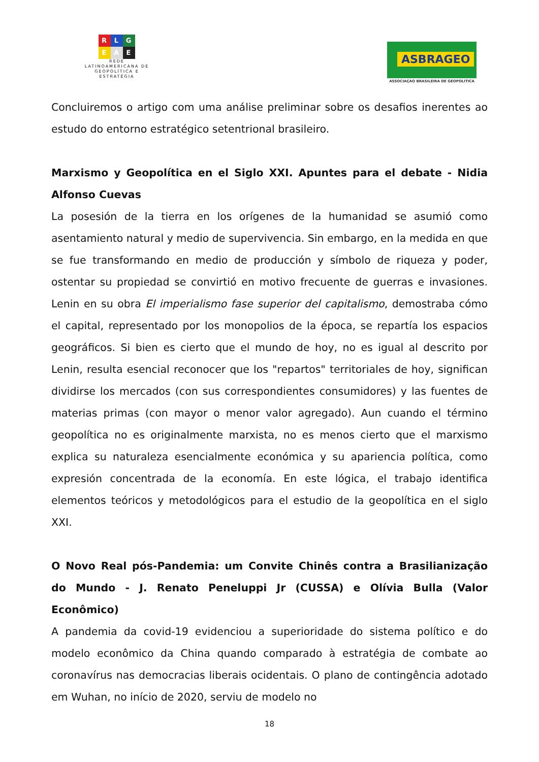R L G
E A E
REDE
LATINOAMERICANA DE
GEOPOLÍTICA E
ESTRATÉGIA
ASBRAGEO
ASSOCIAÇAO BRASILEIRA DE GEOPOLITICA
Concluiremos o artigo com uma análise preliminar sobre os desafios inerentes ao estudo do entorno estratégico setentrional brasileiro.
Marxismo y Geopolítica en el Siglo XXI. Apuntes para el debate - Nidia Alfonso Cuevas
La posesión de la tierra en los orígenes de la humanidad se asumió como asentamiento natural y medio de supervivencia. Sin embargo, en la medida en que se fue transformando en medio de producción y símbolo de riqueza y poder, ostentar su propiedad se convirtió en motivo frecuente de guerras e invasiones. Lenin en su obra El imperialismo fase superior del capitalismo, demostraba cómo el capital, representado por los monopolios de la época, se repartía los espacios geográficos. Si bien es cierto que el mundo de hoy, no es igual al descrito por Lenin, resulta esencial reconocer que los "repartos" territoriales de hoy, significan dividirse los mercados (con sus correspondientes consumidores) y las fuentes de materias primas (con mayor o menor valor agregado). Aun cuando el término geopolítica no es originalmente marxista, no es menos cierto que el marxismo explica su naturaleza esencialmente económica y su apariencia política, como expresión concentrada de la economía. En este lógica, el trabajo identifica elementos teóricos y metodológicos para el estudio de la geopolítica en el siglo XXI.
O Novo Real pós-Pandemia: um Convite Chinês contra a Brasilianização do Mundo - J. Renato Peneluppi Jr (CUSSA) e Olívia Bulla (Valor Econômico)
A pandemia da covid-19 evidenciou a superioridade do sistema político e do modelo econômico da China quando comparado à estratégia de combate ao coronavírus nas democracias liberais ocidentais. O plano de contingência adotado em Wuhan, no início de 2020, serviu de modelo no
18